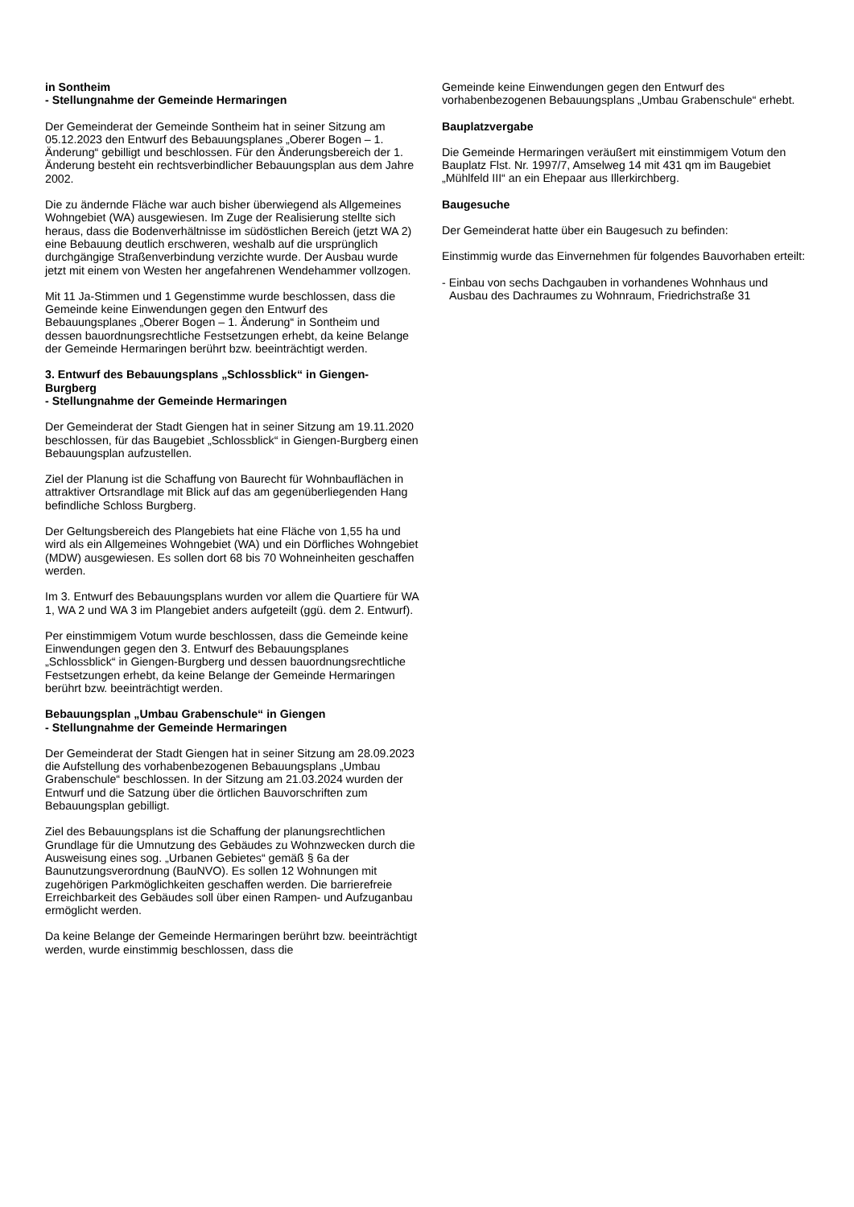in Sontheim
- Stellungnahme der Gemeinde Hermaringen
Der Gemeinderat der Gemeinde Sontheim hat in seiner Sitzung am 05.12.2023 den Entwurf des Bebauungsplanes „Oberer Bogen – 1. Änderung“ gebilligt und beschlossen. Für den Änderungsbereich der 1. Änderung besteht ein rechtsverbindlicher Bebauungsplan aus dem Jahre 2002.
Die zu ändernde Fläche war auch bisher überwiegend als Allgemeines Wohngebiet (WA) ausgewiesen. Im Zuge der Realisierung stellte sich heraus, dass die Bodenverhältnisse im südöstlichen Bereich (jetzt WA 2) eine Bebauung deutlich erschweren, weshalb auf die ursprünglich durchgängige Straßenverbindung verzichte wurde. Der Ausbau wurde jetzt mit einem von Westen her angefahrenen Wendehammer vollzogen.
Mit 11 Ja-Stimmen und 1 Gegenstimme wurde beschlossen, dass die Gemeinde keine Einwendungen gegen den Entwurf des Bebauungsplanes „Oberer Bogen – 1. Änderung“ in Sontheim und dessen bauordnungsrechtliche Festsetzungen erhebt, da keine Belange der Gemeinde Hermaringen berührt bzw. beeinträchtigt werden.
3. Entwurf des Bebauungsplans „Schlossblick“ in Giengen-Burgberg
- Stellungnahme der Gemeinde Hermaringen
Der Gemeinderat der Stadt Giengen hat in seiner Sitzung am 19.11.2020 beschlossen, für das Baugebiet „Schlossblick“ in Giengen-Burgberg einen Bebauungsplan aufzustellen.
Ziel der Planung ist die Schaffung von Baurecht für Wohnbauflächen in attraktiver Ortsrandlage mit Blick auf das am gegenüberliegenden Hang befindliche Schloss Burgberg.
Der Geltungsbereich des Plangebiets hat eine Fläche von 1,55 ha und wird als ein Allgemeines Wohngebiet (WA) und ein Dörfliches Wohngebiet (MDW) ausgewiesen. Es sollen dort 68 bis 70 Wohneinheiten geschaffen werden.
Im 3. Entwurf des Bebauungsplans wurden vor allem die Quartiere für WA 1, WA 2 und WA 3 im Plangebiet anders aufgeteilt (ggü. dem 2. Entwurf).
Per einstimmigem Votum wurde beschlossen, dass die Gemeinde keine Einwendungen gegen den 3. Entwurf des Bebauungsplanes „Schlossblick“ in Giengen-Burgberg und dessen bauordnungsrechtliche Festsetzungen erhebt, da keine Belange der Gemeinde Hermaringen berührt bzw. beeinträchtigt werden.
Bebauungsplan „Umbau Grabenschule“ in Giengen
- Stellungnahme der Gemeinde Hermaringen
Der Gemeinderat der Stadt Giengen hat in seiner Sitzung am 28.09.2023 die Aufstellung des vorhabenbezogenen Bebauungsplans „Umbau Grabenschule“ beschlossen. In der Sitzung am 21.03.2024 wurden der Entwurf und die Satzung über die örtlichen Bauvorschriften zum Bebauungsplan gebilligt.
Ziel des Bebauungsplans ist die Schaffung der planungsrechtlichen Grundlage für die Umnutzung des Gebäudes zu Wohnzwecken durch die Ausweisung eines sog. „Urbanen Gebietes“ gemäß § 6a der Baunutzungsverordnung (BauNVO). Es sollen 12 Wohnungen mit zugehörigen Parkmöglichkeiten geschaffen werden. Die barrierefreie Erreichbarkeit des Gebäudes soll über einen Rampen- und Aufzuganbau ermöglicht werden.
Da keine Belange der Gemeinde Hermaringen berührt bzw. beeinträchtigt werden, wurde einstimmig beschlossen, dass die
Gemeinde keine Einwendungen gegen den Entwurf des vorhabenbezogenen Bebauungsplans „Umbau Grabenschule“ erhebt.
Bauplatzvergabe
Die Gemeinde Hermaringen veräußert mit einstimmigem Votum den Bauplatz Flst. Nr. 1997/7, Amselweg 14 mit 431 qm im Baugebiet „Mühlfeld III“ an ein Ehepaar aus Illerkirchberg.
Baugesuche
Der Gemeinderat hatte über ein Baugesuch zu befinden:
Einstimmig wurde das Einvernehmen für folgendes Bauvorhaben erteilt:
- Einbau von sechs Dachgauben in vorhandenes Wohnhaus und
Ausbau des Dachraumes zu Wohnraum, Friedrichstraße 31